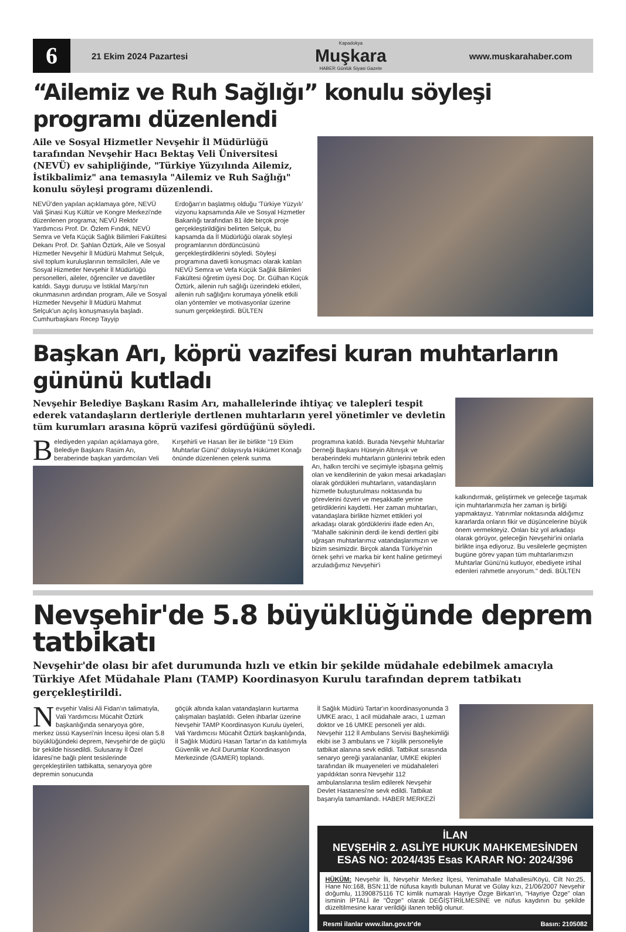6
21 Ekim 2024 Pazartesi
Kapadokya
Muşkara
HABER Günlük Siyasi Gazete
www.muskarahaber.com
“Ailemiz ve Ruh Sağlığı” konulu söyleşi programı düzenlendi
Aile ve Sosyal Hizmetler Nevşehir İl Müdürlüğü tarafından Nevşehir Hacı Bektaş Veli Üniversitesi (NEVÜ) ev sahipliğinde, "Türkiye Yüzyılında Ailemiz, İstikbalimiz" ana temasıyla "Ailemiz ve Ruh Sağlığı" konulu söyleşi programı düzenlendi.
NEVÜ'den yapılan açıklamaya göre, NEVÜ Vali Şinasi Kuş Kültür ve Kongre Merkezi'nde düzenlenen programa; NEVÜ Rektör Yardımcısı Prof. Dr. Özlem Fındık, NEVÜ Semra ve Vefa Küçük Sağlık Bilimleri Fakültesi Dekanı Prof. Dr. Şahlan Öztürk, Aile ve Sosyal Hizmetler Nevşehir İl Müdürü Mahmut Selçuk, sivil toplum kuruluşlarının temsilcileri, Aile ve Sosyal Hizmetler Nevşehir İl Müdürlüğü personelleri, aileler, öğrenciler ve davetliler katıldı. Saygı duruşu ve İstiklal Marşı'nın okunmasının ardından program, Aile ve Sosyal Hizmetler Nevşehir İl Müdürü Mahmut Selçuk'un açılış konuşmasıyla başladı. Cumhurbaşkanı Recep Tayyip
Erdoğan'ın başlatmış olduğu 'Türkiye Yüzyılı' vizyonu kapsamında Aile ve Sosyal Hizmetler Bakanlığı tarafından 81 ilde birçok proje gerçekleştirildiğini belirten Selçuk, bu kapsamda da İl Müdürlüğü olarak söyleşi programlarının dördüncüsünü gerçekleştirdiklerini söyledi. Söyleşi programına davetli konuşmacı olarak katılan NEVÜ Semra ve Vefa Küçük Sağlık Bilimleri Fakültesi öğretim üyesi Doç. Dr. Gülhan Küçük Öztürk, ailenin ruh sağlığı üzerindeki etkileri, ailenin ruh sağlığını korumaya yönelik etkili olan yöntemler ve motivasyonlar üzerine sunum gerçekleştirdi. BÜLTEN
Başkan Arı, köprü vazifesi kuran muhtarların gününü kutladı
Nevşehir Belediye Başkanı Rasim Arı, mahallelerinde ihtiyaç ve talepleri tespit ederek vatandaşların dertleriyle dertlenen muhtarların yerel yönetimler ve devletin tüm kurumları arasına köprü vazifesi gördüğünü söyledi.
Belediyeden yapılan açıklamaya göre, Belediye Başkanı Rasim Arı, beraberinde başkan yardımcıları Veli
Kırşehirli ve Hasan İler ile birlikte "19 Ekim Muhtarlar Günü" dolayısıyla Hükümet Konağı önünde düzenlenen çelenk sunma
programına katıldı. Burada Nevşehir Muhtarlar Derneği Başkanı Hüseyin Altınışık ve beraberindeki muhtarların günlerini tebrik eden Arı, halkın tercihi ve seçimiyle işbaşına gelmiş olan ve kendilerinin de yakın mesai arkadaşları olarak gördükleri muhtarların, vatandaşların hizmetle buluşturulması noktasında bu görevlerini özveri ve meşakkatle yerine getirdiklerini kaydetti. Her zaman muhtarları, vatandaşlara birlikte hizmet ettikleri yol arkadaşı olarak gördüklerini ifade eden Arı, "Mahalle sakininin derdi ile kendi dertleri gibi uğraşan muhtarlarımız vatandaşlarımızın ve bizim sesimizdir. Birçok alanda Türkiye'nin örnek şehri ve marka bir kent haline getirmeyi arzuladığımız Nevşehir'i
kalkındırmak, geliştirmek ve geleceğe taşımak için muhtarlarımızla her zaman iş birliği yapmaktayız. Yatırımlar noktasında aldığımız kararlarda onların fikir ve düşüncelerine büyük önem vermekteyiz. Onları biz yol arkadaşı olarak görüyor, geleceğin Nevşehir'ini onlarla birlikte inşa ediyoruz. Bu vesilelerle geçmişten bugüne görev yapan tüm muhtarlarımızın Muhtarlar Günü'nü kutluyor, ebediyete irtihal edenleri rahmetle anıyorum." dedi. BÜLTEN
Nevşehir'de 5.8 büyüklüğünde deprem tatbikatı
Nevşehir'de olası bir afet durumunda hızlı ve etkin bir şekilde müdahale edebilmek amacıyla Türkiye Afet Müdahale Planı (TAMP) Koordinasyon Kurulu tarafından deprem tatbikatı gerçekleştirildi.
Nevşehir Valisi Ali Fidan'ın talimatıyla, Vali Yardımcısı Mücahit Öztürk başkanlığında senaryoya göre, merkez üssü Kayseri'nin İncesu ilçesi olan 5.8 büyüklüğündeki deprem, Nevşehir'de de güçlü bir şekilde hissedildi. Sulusaray İl Özel İdaresi'ne bağlı plent tesislerinde gerçekleştirilen tatbikatta, senaryoya göre depremin sonucunda
göçük altında kalan vatandaşların kurtarma çalışmaları başlatıldı. Gelen ihbarlar üzerine Nevşehir TAMP Koordinasyon Kurulu üyeleri, Vali Yardımcısı Mücahit Öztürk başkanlığında, İl Sağlık Müdürü Hasan Tartar'ın da katılımıyla Güvenlik ve Acil Durumlar Koordinasyon Merkezinde (GAMER) toplandı.
İl Sağlık Müdürü Tartar'ın koordinasyonunda 3 UMKE aracı, 1 acil müdahale aracı, 1 uzman doktor ve 16 UMKE personeli yer aldı. Nevşehir 112 İl Ambulans Servisi Başhekimliği ekibi ise 3 ambulans ve 7 kişilik personeliyle tatbikat alanına sevk edildi. Tatbikat sırasında senaryo gereği yaralananlar, UMKE ekipleri tarafından ilk muayeneleri ve müdahaleleri yapıldıktan sonra Nevşehir 112 ambulanslarına teslim edilerek Nevşehir Devlet Hastanesi'ne sevk edildi. Tatbikat başarıyla tamamlandı. HABER MERKEZİ
İLAN
NEVŞEHİR 2. ASLİYE HUKUK MAHKEMESİNDEN
ESAS NO: 2024/435 Esas KARAR NO: 2024/396
HÜKÜM: Nevşehir İli, Nevşehir Merkez İlçesi, Yenimahalle Mahallesi/Köyü, Cilt No:25, Hane No:168, BSN:11'de nüfusa kayıtlı bulunan Murat ve Gülay kızı, 21/06/2007 Nevşehir doğumlu, 11390875116 TC kimlik numaralı Hayriye Özge Birkan'ın, "Hayriye Özge" olan isminin İPTALİ ile "Özge" olarak DEĞİŞTİRİLMESİNE ve nüfus kaydının bu şekilde düzeltilmesine karar verildiği ilanen tebliğ olunur.
Resmi ilanlar www.ilan.gov.tr'de Basın: 2105082